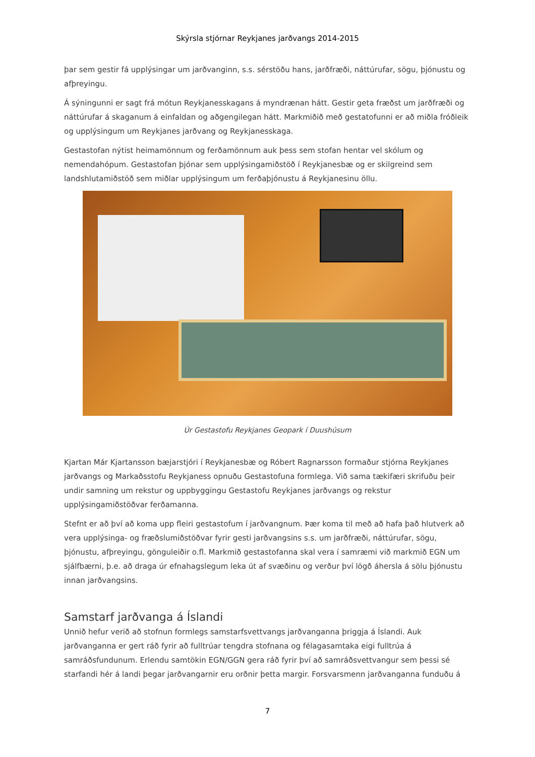Skýrsla stjórnar Reykjanes jarðvangs 2014-2015
þar sem gestir fá upplýsingar um jarðvanginn, s.s. sérstöðu hans, jarðfræði, náttúrufar, sögu, þjónustu og afþreyingu.
Á sýningunni er sagt frá mótun Reykjanesskagans á myndrænan hátt. Gestir geta fræðst um jarðfræði og náttúrufar á skaganum á einfaldan og aðgengilegan hátt. Markmiðið með gestatofunni er að miðla fróðleik og upplýsingum um Reykjanes jarðvang og Reykjanesskaga.
Gestastofan nýtist heimamönnum og ferðamönnum auk þess sem stofan hentar vel skólum og nemendahópum. Gestastofan þjónar sem upplýsingamiðstöð í Reykjanesbæ og er skilgreind sem landshlutamiðstöð sem miðlar upplýsingum um ferðaþjónustu á Reykjanesinu öllu.
Úr Gestastofu Reykjanes Geopark í Duushúsum
Kjartan Már Kjartansson bæjarstjóri í Reykjanesbæ og Róbert Ragnarsson formaður stjórna Reykjanes jarðvangs og Markaðsstofu Reykjaness opnuðu Gestastofuna formlega. Við sama tækifæri skrifuðu þeir undir samning um rekstur og uppbyggingu Gestastofu Reykjanes jarðvangs og rekstur upplýsingamiðstöðvar ferðamanna.
Stefnt er að því að koma upp fleiri gestastofum í jarðvangnum. Þær koma til með að hafa það hlutverk að vera upplýsinga- og fræðslumiðstöðvar fyrir gesti jarðvangsins s.s. um jarðfræði, náttúrufar, sögu, þjónustu, afþreyingu, gönguleiðir o.fl. Markmið gestastofanna skal vera í samræmi við markmið EGN um sjálfbærni, þ.e. að draga úr efnahagslegum leka út af svæðinu og verður því lögð áhersla á sölu þjónustu innan jarðvangsins.
Samstarf jarðvanga á Íslandi
Unnið hefur verið að stofnun formlegs samstarfsvettvangs jarðvanganna þriggja á Íslandi. Auk jarðvanganna er gert ráð fyrir að fulltrúar tengdra stofnana og félagasamtaka eigi fulltrúa á samráðsfundunum. Erlendu samtökin EGN/GGN gera ráð fyrir því að samráðsvettvangur sem þessi sé starfandi hér á landi þegar jarðvangarnir eru orðnir þetta margir. Forsvarsmenn jarðvanganna funduðu á
7